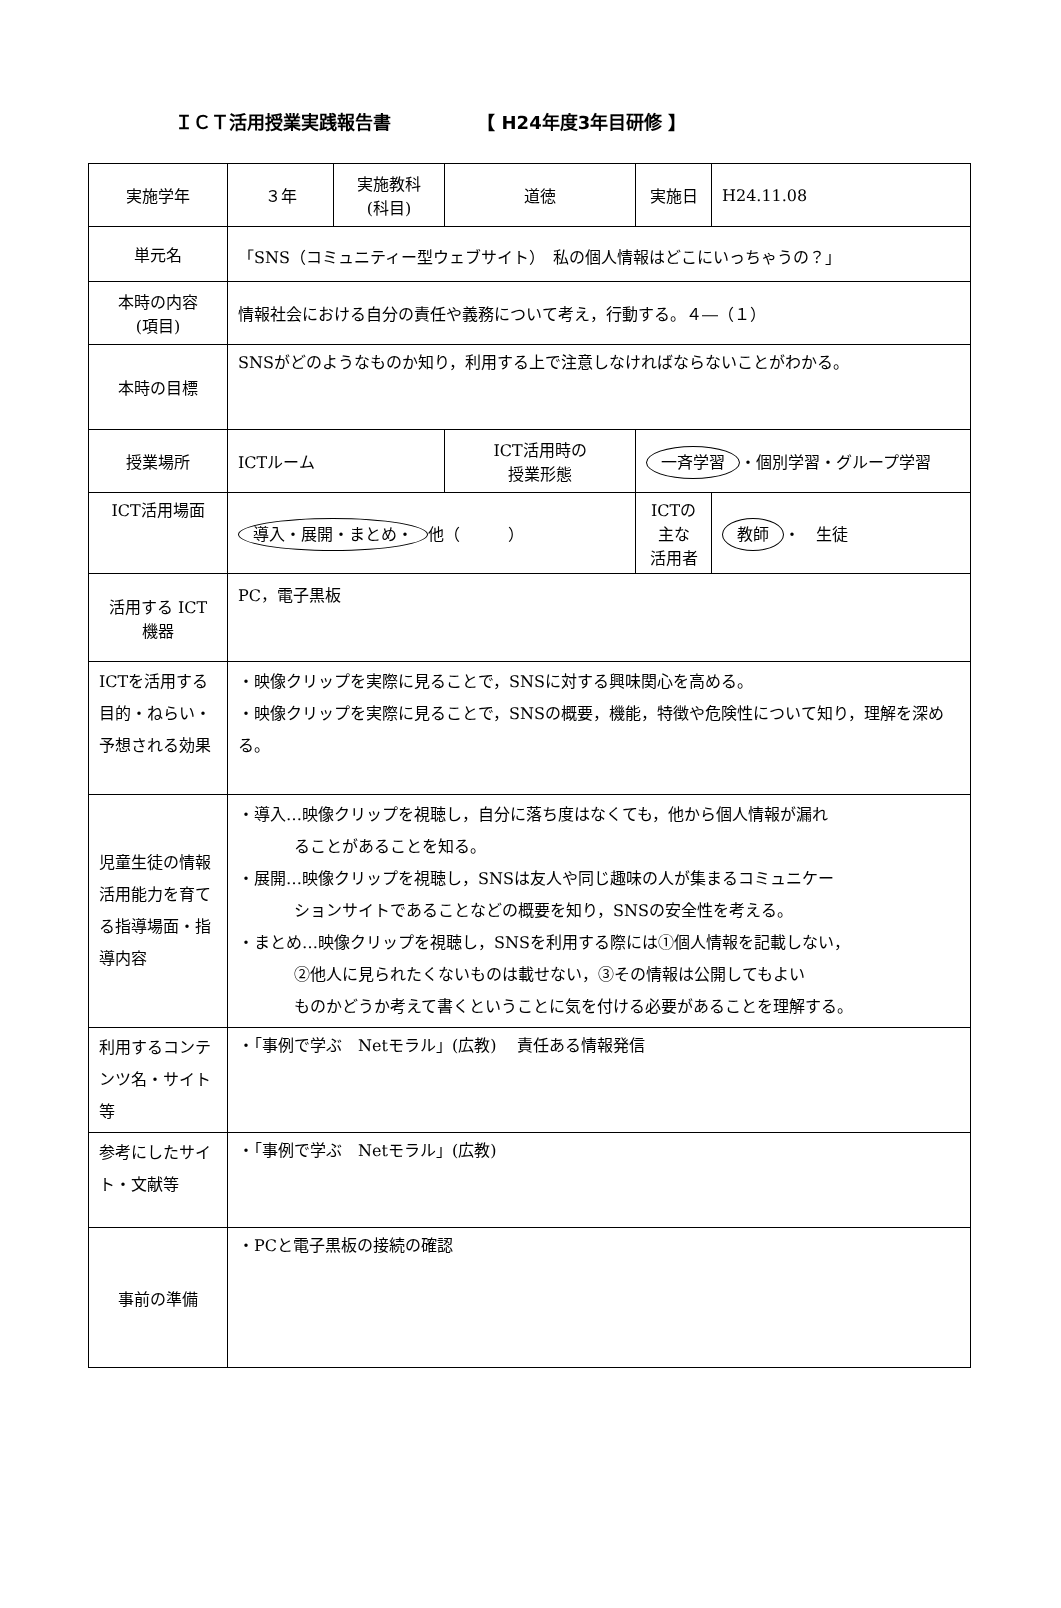ＩＣＴ活用授業実践報告書 【 H24年度3年目研修 】
| 実施学年 | ３年 | 実施教科 (科目) | 道徳 | 実施日 | H24.11.08 |
| 単元名 | 「SNS（コミュニティー型ウェブサイト） 私の個人情報はどこにいっちゃうの？」 | | | | |
| 本時の内容 (項目) | 情報社会における自分の責任や義務について考え，行動する。４―（１） | | | | |
| 本時の目標 | SNSがどのようなものか知り，利用する上で注意しなければならないことがわかる。 | | | | |
| 授業場所 | ICTルーム | | ICT活用時の 授業形態 | 一斉学習 ・個別学習・グループ学習 | |
| ICT活用場面 | 導入・展開・まとめ・ 他（ ） | | | ICTの主な 活用者 | 教師 ・ 生徒 |
| 活用する ICT 機器 | PC，電子黒板 | | | | |
| ICTを活用する目的・ねらい・予想される効果 | ・映像クリップを実際に見ることで，SNSに対する興味関心を高める。 ・映像クリップを実際に見ることで，SNSの概要，機能，特徴や危険性について知り，理解を深める。 | | | | |
| 児童生徒の情報活用能力を育てる指導場面・指導内容 | ・導入…映像クリップを視聴し，自分に落ち度はなくても，他から個人情報が漏れ ることがあることを知る。 ・展開…映像クリップを視聴し，SNSは友人や同じ趣味の人が集まるコミュニケー ションサイトであることなどの概要を知り，SNSの安全性を考える。 ・まとめ…映像クリップを視聴し，SNSを利用する際には①個人情報を記載しない， ②他人に見られたくないものは載せない，③その情報は公開してもよい ものかどうか考えて書くということに気を付ける必要があることを理解する。 | | | | |
| 利用するコンテンツ名・サイト等 | ・「事例で学ぶ Netモラル」(広教) 責任ある情報発信 | | | | |
| 参考にしたサイト・文献等 | ・「事例で学ぶ Netモラル」(広教) | | | | |
| 事前の準備 | ・PCと電子黒板の接続の確認 | | | | |